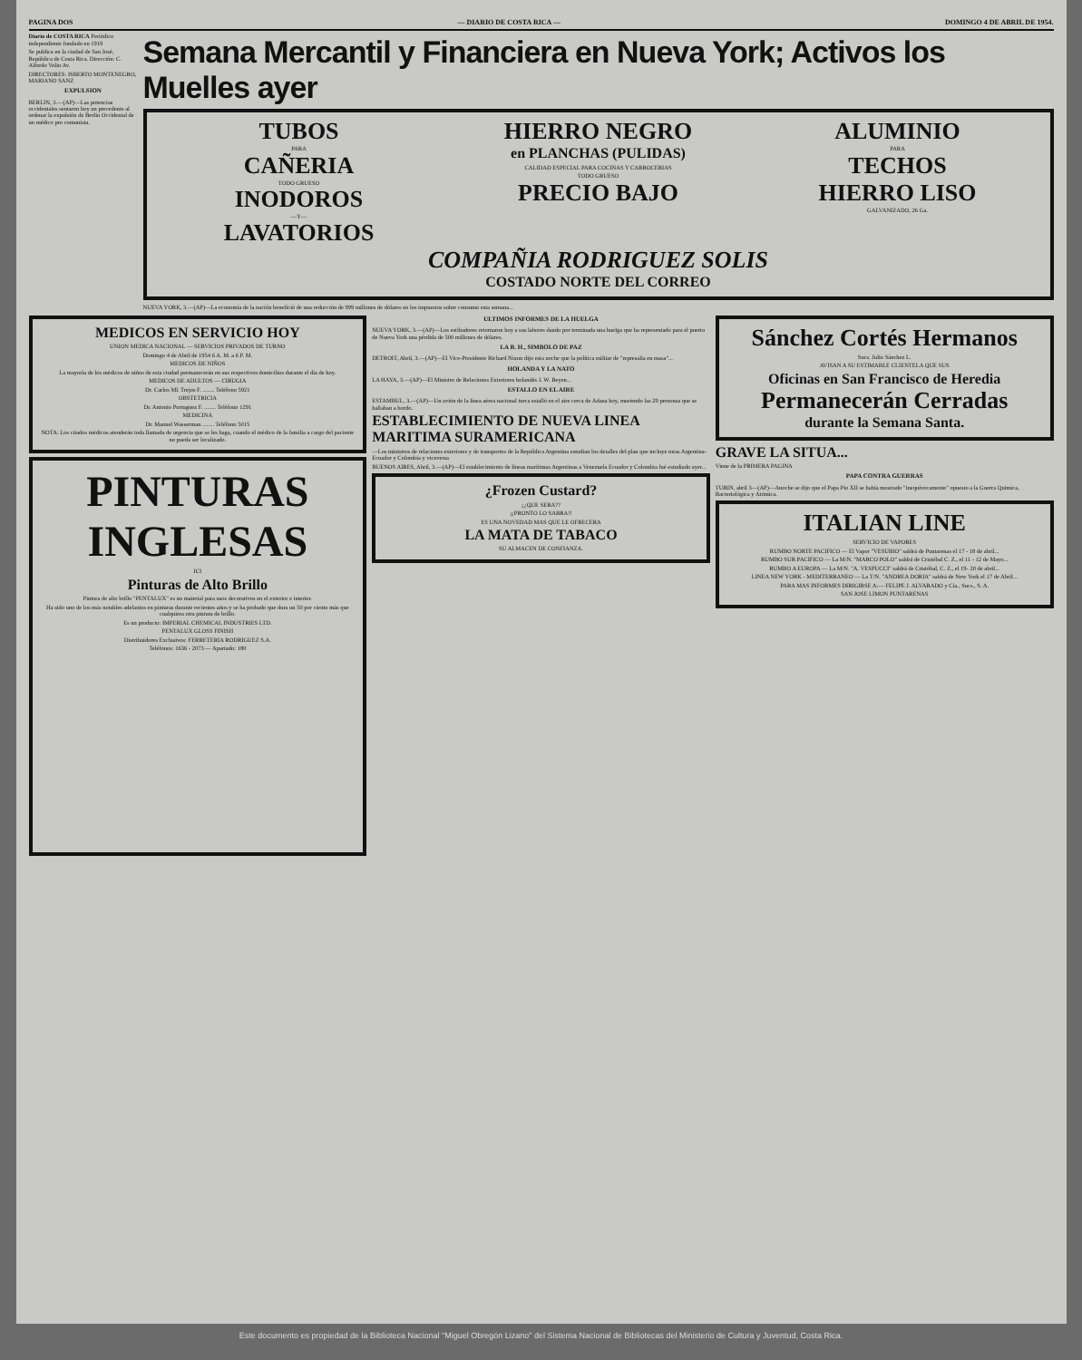PAGINA DOS — DIARIO DE COSTA RICA — DOMINGO 4 DE ABRIL DE 1954.
Diario de COSTA RICA Periódico independiente fundado en 1919
Se publica en la ciudad de San José, República de Costa Rica. Dirección: C. Alfredo Volio Av.
DIRECTORES: ISBERTO MONTENEGRO, MARIANO SANZ
EXPULSION
BERLIN, 3.—(AP)—Las potencias occidentales sentaron hoy un precedente al ordenar la expulsión de Berlín Occidental de un médico pro comunista.
Semana Mercantil y Financiera en Nueva York; Activos los Muelles ayer
TUBOS
PARA
CAÑERIA
TODO GRUESO
INODOROS
—Y—
LAVATORIOS
HIERRO NEGRO
en PLANCHAS (PULIDAS)
CALIDAD ESPECIAL PARA COCINAS Y CARROCERIAS
TODO GRUESO
PRECIO BAJO
ALUMINIO
PARA
TECHOS
HIERRO LISO
GALVANIZADO, 26 Ga.
COMPAÑIA RODRIGUEZ SOLIS
COSTADO NORTE DEL CORREO
NUEVA YORK, 3.—(AP)—La economía de la nación benefició de una reducción de 999 millones de dólares en los impuestos sobre consumo esta semana...
MEDICOS EN SERVICIO HOY
UNION MEDICA NACIONAL — SERVICIOS PRIVADOS DE TURNO
Domingo 4 de Abril de 1954 6 A. M. a 6 P. M.
MEDICOS DE NIÑOS
La mayoría de los médicos de niños de esta ciudad permanecerán en sus respectivos domicilios durante el día de hoy.
MEDICOS DE ADULTOS — CIRUGIA
Dr. Carlos Ml. Trejos F. ........ Teléfono 5921
OBSTETRICIA
Dr. Antonio Portuguez F. ........ Teléfono 1291
MEDICINA
Dr. Manuel Wasserman ........ Teléfono 5015
NOTA: Los citados médicos atenderán toda llamada de urgencia que se les haga, cuando el médico de la familia a cargo del paciente no pueda ser localizado.
PINTURAS INGLESAS
ICI
Pinturas de Alto Brillo
Pintura de alto brillo "PENTALUX" es un material para usos decorativos en el exterior e interior.
Ha sido uno de los más notables adelantos en pinturas durante recientes años y se ha probado que dura un 50 por ciento más que cualquiera otra pintura de brillo.
Es un producto: IMPERIAL CHEMICAL INDUSTRIES LTD.
PENTALUX GLOSS FINISH
Distribuidores Exclusivos: FERRETERIA RODRIGUEZ S.A.
Teléfonos: 1636 - 2073 — Apartado: 180
ULTIMOS INFORMES DE LA HUELGA
NUEVA YORK, 3.—(AP)—Los estibadores retornaron hoy a sus labores dando por terminada una huelga que ha representado para el puerto de Nueva York una pérdida de 500 millones de dólares.
LA B. H., SIMBOLO DE PAZ
DETROIT, Abril, 3.—(AP)—El Vice-Presidente Richard Nixon dijo esta noche que la política militar de "represalia en masa"...
HOLANDA Y LA NATO
LA HAYA, 3.—(AP)—El Ministro de Relaciones Exteriores holandés J. W. Beyen...
ESTALLO EN EL AIRE
ESTAMBUL, 3.—(AP)—Un avión de la línea aérea nacional turca estalló en el aire cerca de Adana hoy, muriendo las 29 personas que se hallaban a bordo.
ESTABLECIMIENTO DE NUEVA LINEA MARITIMA SURAMERICANA
—Los ministros de relaciones exteriores y de transportes de la República Argentina estudian los detalles del plan que incluye rutas Argentina-Ecuador y Colombia y viceversa
BUENOS AIRES, Abril, 3.—(AP)—El establecimiento de líneas marítimas Argentinas a Venezuela Ecuador y Colombia fué estudiado ayer...
¿Frozen Custard?
¿¿QUE SERA??
¡¡PRONTO LO SABRA!!
ES UNA NOVEDAD MAS QUE LE OFRECERA
LA MATA DE TABACO
SU ALMACEN DE CONFIANZA.
Sánchez Cortés Hermanos
Sucs. Julio Sánchez L.
AVISAN A SU ESTIMABLE CLIENTELA QUE SUS
Oficinas en San Francisco de Heredia
Permanecerán Cerradas
durante la Semana Santa.
GRAVE LA SITUA...
Viene de la PRIMERA PAGINA
PAPA CONTRA GUERRAS
TURIN, abril 3—(AP)—Anoche se dijo que el Papa Pío XII se había mostrado "inequívocamente" opuesto a la Guerra Química, Bacteriológica y Atómica.
ITALIAN LINE
SERVICIO DE VAPORES
RUMBO NORTE PACIFICO — El Vapor "VESUBIO" saldrá de Puntarenas el 17 - 18 de abril...
RUMBO SUR PACIFICO — La M/N. "MARCO POLO" saldrá de Cristóbal C. Z., el 11 - 12 de Mayo...
RUMBO A EUROPA — La M/N. "A. VESPUCCI" saldrá de Cristóbal, C. Z., el 19- 20 de abril...
LINEA NEW YORK - MEDITERRANEO — La T/N. "ANDREA DORIA" saldrá de New York el 17 de Abril...
PARA MAS INFORMES DIRIGIRSE A:— FELIPE J. ALVARADO y Cía., Sucs., S. A.
SAN JOSE LIMON PUNTARENAS
Este documento es propiedad de la Biblioteca Nacional "Miguel Obregón Lizano" del Sistema Nacional de Bibliotecas del Ministerio de Cultura y Juventud, Costa Rica.